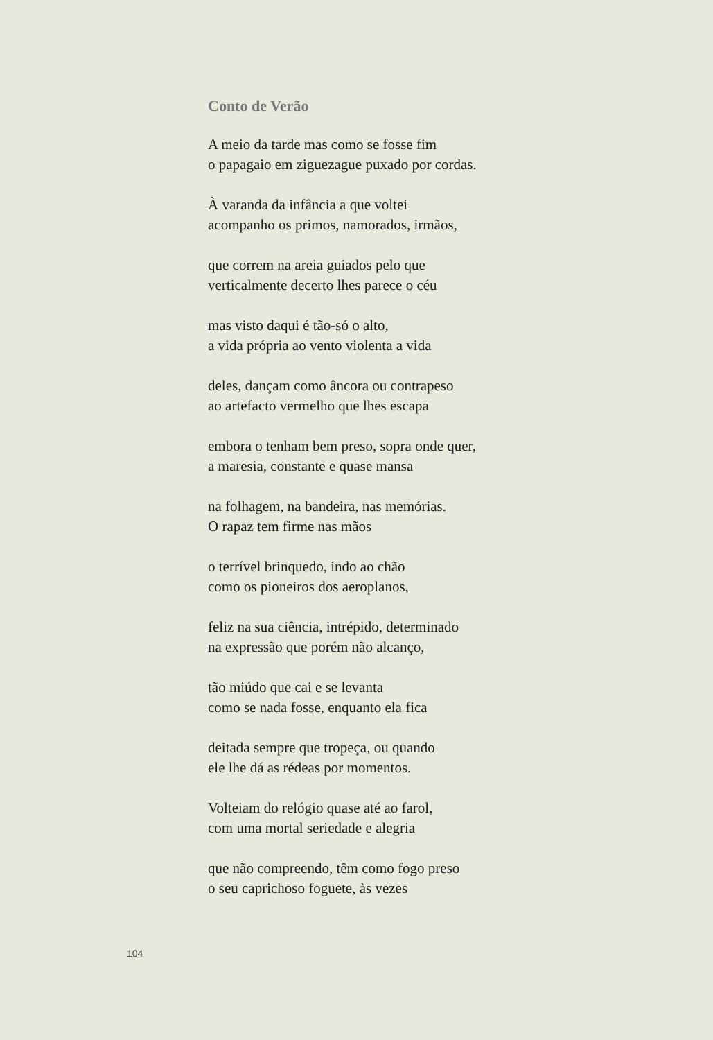Conto de Verão
A meio da tarde mas como se fosse fim
o papagaio em ziguezague puxado por cordas.
À varanda da infância a que voltei
acompanho os primos, namorados, irmãos,
que correm na areia guiados pelo que
verticalmente decerto lhes parece o céu
mas visto daqui é tão-só o alto,
a vida própria ao vento violenta a vida
deles, dançam como âncora ou contrapeso
ao artefacto vermelho que lhes escapa
embora o tenham bem preso, sopra onde quer,
a maresia, constante e quase mansa
na folhagem, na bandeira, nas memórias.
O rapaz tem firme nas mãos
o terrível brinquedo, indo ao chão
como os pioneiros dos aeroplanos,
feliz na sua ciência, intrépido, determinado
na expressão que porém não alcanço,
tão miúdo que cai e se levanta
como se nada fosse, enquanto ela fica
deitada sempre que tropeça, ou quando
ele lhe dá as rédeas por momentos.
Volteiam do relógio quase até ao farol,
com uma mortal seriedade e alegria
que não compreendo, têm como fogo preso
o seu caprichoso foguete, às vezes
104